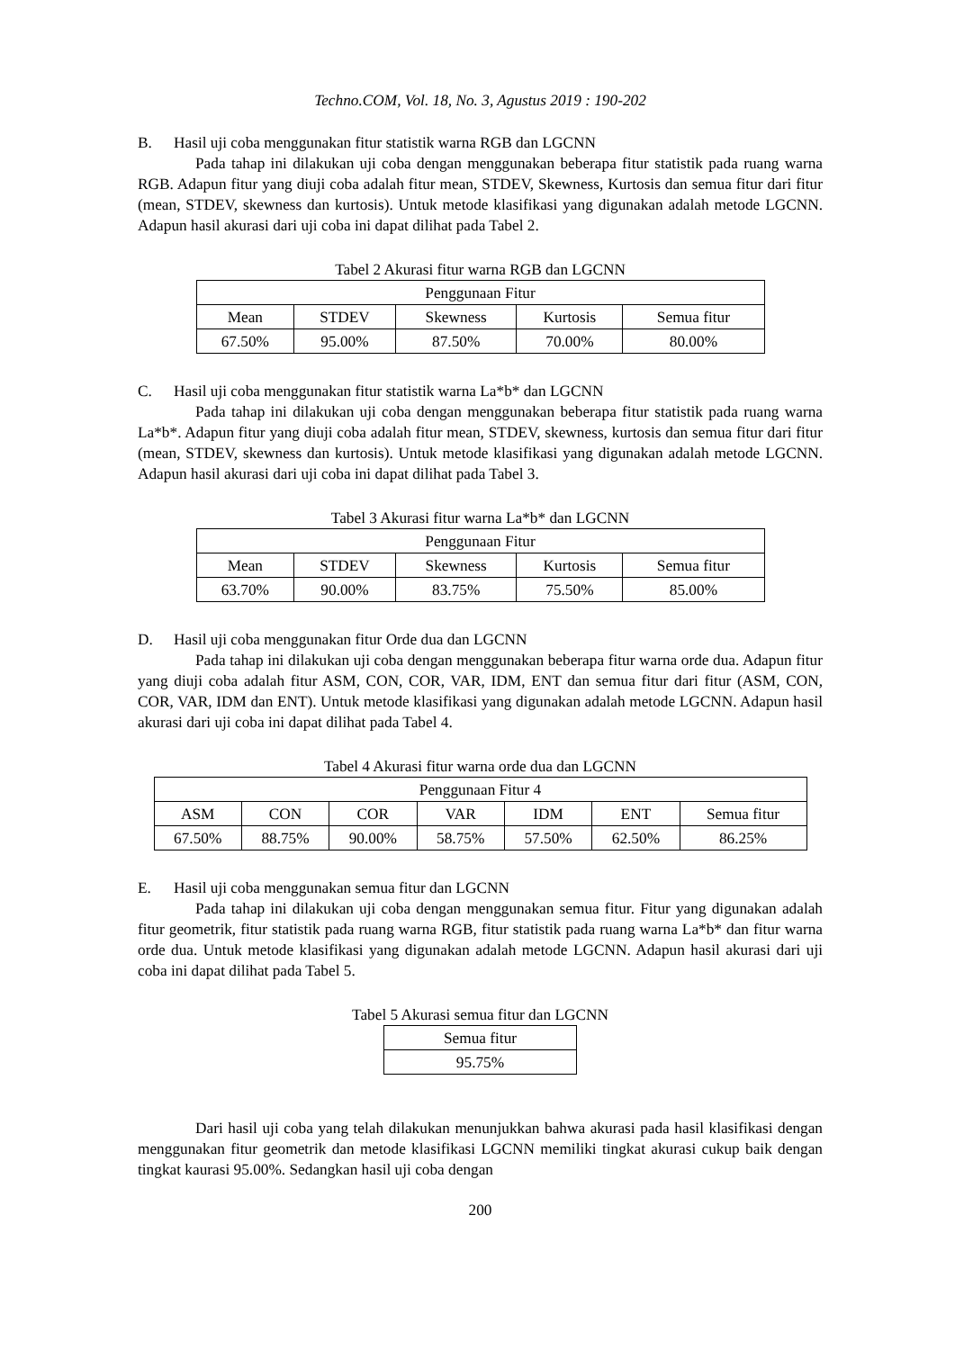Techno.COM, Vol. 18, No. 3, Agustus 2019 : 190-202
B. Hasil uji coba menggunakan fitur statistik warna RGB dan LGCNN
Pada tahap ini dilakukan uji coba dengan menggunakan beberapa fitur statistik pada ruang warna RGB. Adapun fitur yang diuji coba adalah fitur mean, STDEV, Skewness, Kurtosis dan semua fitur dari fitur (mean, STDEV, skewness dan kurtosis). Untuk metode klasifikasi yang digunakan adalah metode LGCNN. Adapun hasil akurasi dari uji coba ini dapat dilihat pada Tabel 2.
Tabel 2 Akurasi fitur warna RGB dan LGCNN
| Penggunaan Fitur | | | | |
| Mean | STDEV | Skewness | Kurtosis | Semua fitur |
| 67.50% | 95.00% | 87.50% | 70.00% | 80.00% |
C. Hasil uji coba menggunakan fitur statistik warna La*b* dan LGCNN
Pada tahap ini dilakukan uji coba dengan menggunakan beberapa fitur statistik pada ruang warna La*b*. Adapun fitur yang diuji coba adalah fitur mean, STDEV, skewness, kurtosis dan semua fitur dari fitur (mean, STDEV, skewness dan kurtosis). Untuk metode klasifikasi yang digunakan adalah metode LGCNN. Adapun hasil akurasi dari uji coba ini dapat dilihat pada Tabel 3.
Tabel 3 Akurasi fitur warna La*b* dan LGCNN
| Penggunaan Fitur | | | | |
| Mean | STDEV | Skewness | Kurtosis | Semua fitur |
| 63.70% | 90.00% | 83.75% | 75.50% | 85.00% |
D. Hasil uji coba menggunakan fitur Orde dua dan LGCNN
Pada tahap ini dilakukan uji coba dengan menggunakan beberapa fitur warna orde dua. Adapun fitur yang diuji coba adalah fitur ASM, CON, COR, VAR, IDM, ENT dan semua fitur dari fitur (ASM, CON, COR, VAR, IDM dan ENT). Untuk metode klasifikasi yang digunakan adalah metode LGCNN. Adapun hasil akurasi dari uji coba ini dapat dilihat pada Tabel 4.
Tabel 4 Akurasi fitur warna orde dua dan LGCNN
| Penggunaan Fitur 4 | | | | | | |
| ASM | CON | COR | VAR | IDM | ENT | Semua fitur |
| 67.50% | 88.75% | 90.00% | 58.75% | 57.50% | 62.50% | 86.25% |
E. Hasil uji coba menggunakan semua fitur dan LGCNN
Pada tahap ini dilakukan uji coba dengan menggunakan semua fitur. Fitur yang digunakan adalah fitur geometrik, fitur statistik pada ruang warna RGB, fitur statistik pada ruang warna La*b* dan fitur warna orde dua. Untuk metode klasifikasi yang digunakan adalah metode LGCNN. Adapun hasil akurasi dari uji coba ini dapat dilihat pada Tabel 5.
Tabel 5 Akurasi semua fitur dan LGCNN
| Semua fitur |
| 95.75% |
Dari hasil uji coba yang telah dilakukan menunjukkan bahwa akurasi pada hasil klasifikasi dengan menggunakan fitur geometrik dan metode klasifikasi LGCNN memiliki tingkat akurasi cukup baik dengan tingkat kaurasi 95.00%. Sedangkan hasil uji coba dengan
200